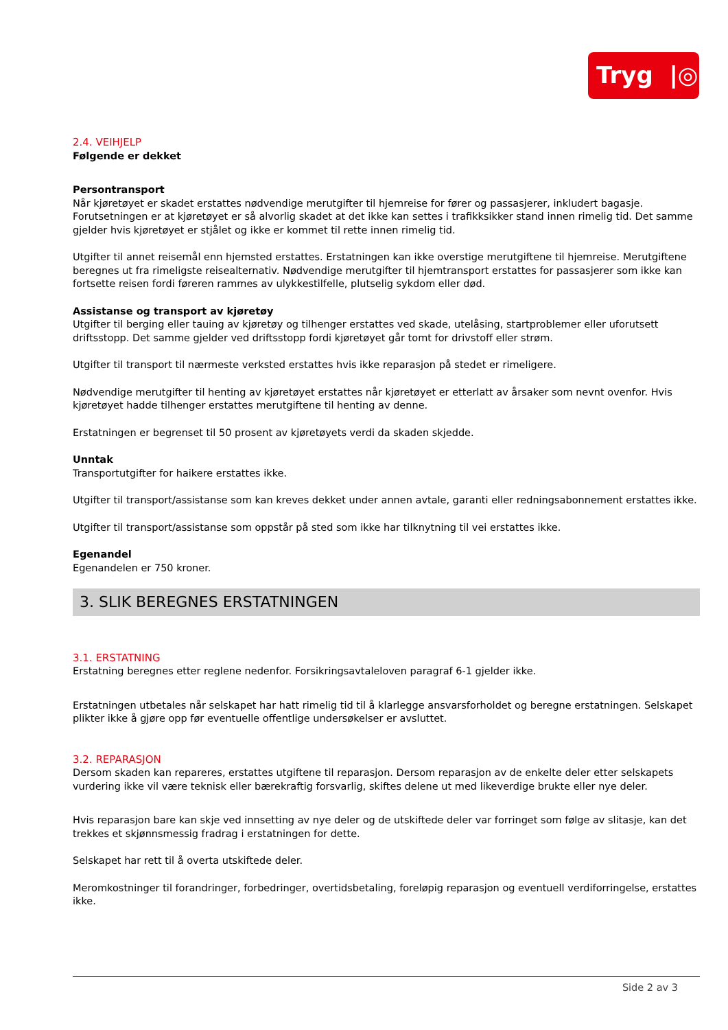Tryg |◎
2.4. VEIHJELP
Følgende er dekket
Persontransport
Når kjøretøyet er skadet erstattes nødvendige merutgifter til hjemreise for fører og passasjerer, inkludert bagasje. Forutsetningen er at kjøretøyet er så alvorlig skadet at det ikke kan settes i trafikksikker stand innen rimelig tid. Det samme gjelder hvis kjøretøyet er stjålet og ikke er kommet til rette innen rimelig tid.
Utgifter til annet reisemål enn hjemsted erstattes. Erstatningen kan ikke overstige merutgiftene til hjemreise. Merutgiftene beregnes ut fra rimeligste reisealternativ. Nødvendige merutgifter til hjemtransport erstattes for passasjerer som ikke kan fortsette reisen fordi føreren rammes av ulykkestilfelle, plutselig sykdom eller død.
Assistanse og transport av kjøretøy
Utgifter til berging eller tauing av kjøretøy og tilhenger erstattes ved skade, utelåsing, startproblemer eller uforutsett driftsstopp. Det samme gjelder ved driftsstopp fordi kjøretøyet går tomt for drivstoff eller strøm.
Utgifter til transport til nærmeste verksted erstattes hvis ikke reparasjon på stedet er rimeligere.
Nødvendige merutgifter til henting av kjøretøyet erstattes når kjøretøyet er etterlatt av årsaker som nevnt ovenfor. Hvis kjøretøyet hadde tilhenger erstattes merutgiftene til henting av denne.
Erstatningen er begrenset til 50 prosent av kjøretøyets verdi da skaden skjedde.
Unntak
Transportutgifter for haikere erstattes ikke.
Utgifter til transport/assistanse som kan kreves dekket under annen avtale, garanti eller redningsabonnement erstattes ikke.
Utgifter til transport/assistanse som oppstår på sted som ikke har tilknytning til vei erstattes ikke.
Egenandel
Egenandelen er 750 kroner.
3. SLIK BEREGNES ERSTATNINGEN
3.1. ERSTATNING
Erstatning beregnes etter reglene nedenfor. Forsikringsavtaleloven paragraf 6-1 gjelder ikke.
Erstatningen utbetales når selskapet har hatt rimelig tid til å klarlegge ansvarsforholdet og beregne erstatningen. Selskapet plikter ikke å gjøre opp før eventuelle offentlige undersøkelser er avsluttet.
3.2. REPARASJON
Dersom skaden kan repareres, erstattes utgiftene til reparasjon. Dersom reparasjon av de enkelte deler etter selskapets vurdering ikke vil være teknisk eller bærekraftig forsvarlig, skiftes delene ut med likeverdige brukte eller nye deler.
Hvis reparasjon bare kan skje ved innsetting av nye deler og de utskiftede deler var forringet som følge av slitasje, kan det trekkes et skjønnsmessig fradrag i erstatningen for dette.
Selskapet har rett til å overta utskiftede deler.
Meromkostninger til forandringer, forbedringer, overtidsbetaling, foreløpig reparasjon og eventuell verdiforringelse, erstattes ikke.
Side 2 av 3